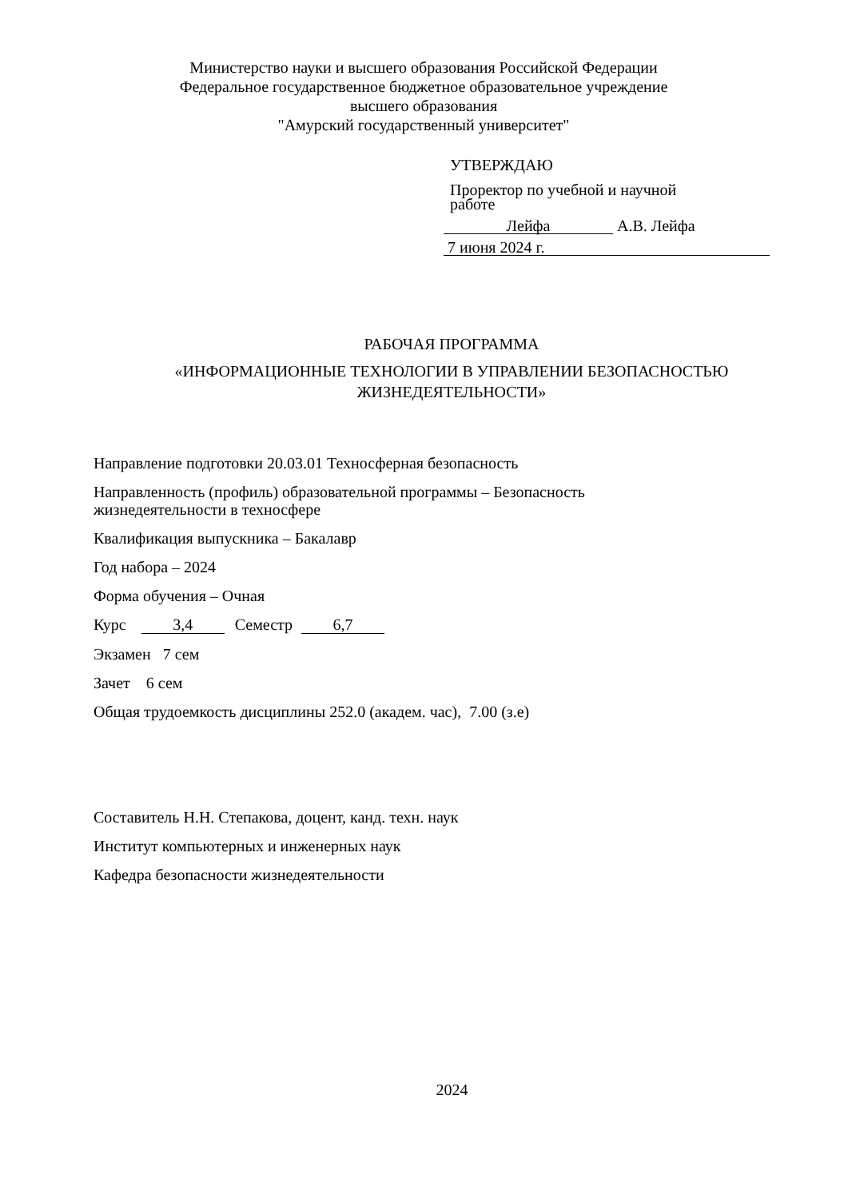Министерство науки и высшего образования Российской Федерации
Федеральное государственное бюджетное образовательное учреждение
высшего образования
"Амурский государственный университет"
УТВЕРЖДАЮ
Проректор по учебной и научной
работе
Лейфа А.В. Лейфа
7 июня 2024 г.
РАБОЧАЯ ПРОГРАММА
«ИНФОРМАЦИОННЫЕ ТЕХНОЛОГИИ В УПРАВЛЕНИИ БЕЗОПАСНОСТЬЮ
ЖИЗНЕДЕЯТЕЛЬНОСТИ»
Направление подготовки 20.03.01 Техносферная безопасность
Направленность (профиль) образовательной программы – Безопасность
жизнедеятельности в техносфере
Квалификация выпускника – Бакалавр
Год набора – 2024
Форма обучения – Очная
Курс 3,4 Семестр 6,7
Экзамен 7 сем
Зачет 6 сем
Общая трудоемкость дисциплины 252.0 (академ. час), 7.00 (з.е)
Составитель Н.Н. Степакова, доцент, канд. техн. наук
Институт компьютерных и инженерных наук
Кафедра безопасности жизнедеятельности
2024